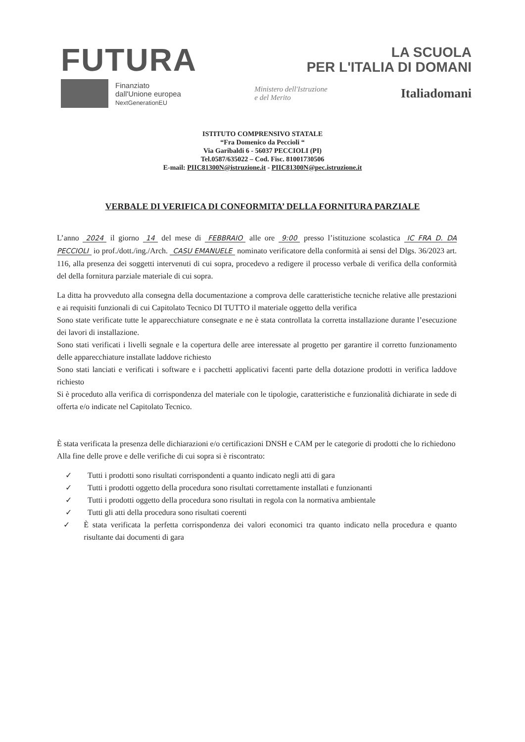FUTURA
LA SCUOLA
PER L'ITALIA DI DOMANI
Finanziato
dall'Unione europea
NextGenerationEU
Ministero dell'Istruzione
e del Merito
Italiadomani
ISTITUTO COMPRENSIVO STATALE
“Fra Domenico da Peccioli “
Via Garibaldi 6 - 56037 PECCIOLI (PI)
Tel.0587/635022 – Cod. Fisc. 81001730506
E-mail: PIIC81300N@istruzione.it - PIIC81300N@pec.istruzione.it
VERBALE DI VERIFICA DI CONFORMITA’ DELLA FORNITURA PARZIALE
L’anno 2024 il giorno 14 del mese di FEBBRAIO alle ore 9:00 presso l’istituzione scolastica IC FRA D. DA PECCIOLI io prof./dott./ing./Arch. CASU EMANUELE nominato verificatore della conformità ai sensi del Dlgs. 36/2023 art. 116, alla presenza dei soggetti intervenuti di cui sopra, procedevo a redigere il processo verbale di verifica della conformità del della fornitura parziale materiale di cui sopra.
La ditta ha provveduto alla consegna della documentazione a comprova delle caratteristiche tecniche relative alle prestazioni e ai requisiti funzionali di cui Capitolato Tecnico DI TUTTO il materiale oggetto della verifica
Sono state verificate tutte le apparecchiature consegnate e ne è stata controllata la corretta installazione durante l’esecuzione dei lavori di installazione.
Sono stati verificati i livelli segnale e la copertura delle aree interessate al progetto per garantire il corretto funzionamento delle apparecchiature installate laddove richiesto
Sono stati lanciati e verificati i software e i pacchetti applicativi facenti parte della dotazione prodotti in verifica laddove richiesto
Si è proceduto alla verifica di corrispondenza del materiale con le tipologie, caratteristiche e funzionalità dichiarate in sede di offerta e/o indicate nel Capitolato Tecnico.
È stata verificata la presenza delle dichiarazioni e/o certificazioni DNSH e CAM per le categorie di prodotti che lo richiedono
Alla fine delle prove e delle verifiche di cui sopra si è riscontrato:
✓ Tutti i prodotti sono risultati corrispondenti a quanto indicato negli atti di gara
✓ Tutti i prodotti oggetto della procedura sono risultati correttamente installati e funzionanti
✓ Tutti i prodotti oggetto della procedura sono risultati in regola con la normativa ambientale
✓ Tutti gli atti della procedura sono risultati coerenti
✓ È stata verificata la perfetta corrispondenza dei valori economici tra quanto indicato nella procedura e quanto risultante dai documenti di gara